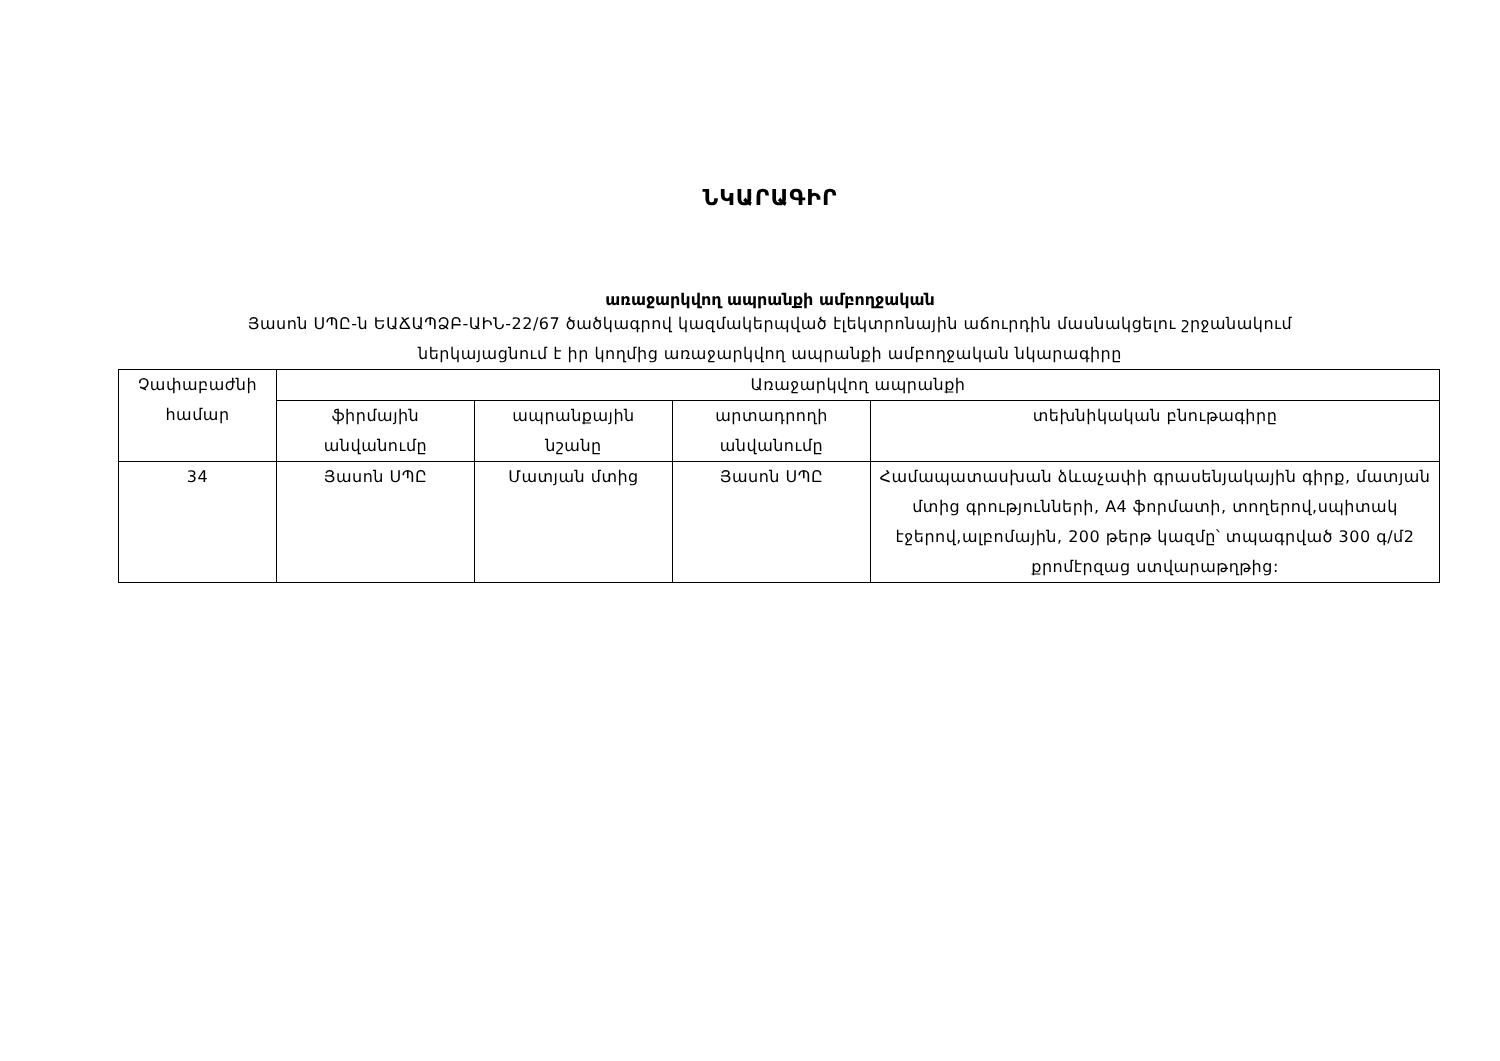ՆԿԱՐԱԳԻՐ
առաջարկվող ապրանքի ամբողջական
Յասոն ՍՊԸ-ն ԵԱՃԱՊՁԲ-ԱԻՆ-22/67 ծածկագրով կազմակերպված էլեկտրոնային աճուրդին մասնակցելու շրջանակում
ներկայացնում է իր կողմից առաջարկվող ապրանքի ամբողջական նկարագիրը
| Չափաբաժնի համար | Առաջարկվող ապրանքի | | | |
| --- | --- | --- | --- | --- |
| | ֆիրմային անվանումը | ապրանքային նշանը | արտադրողի անվանումը | տեխնիկական բնութագիրը |
| 34 | Յասոն ՍՊԸ | Մատյան մտից | Յասոն ՍՊԸ | Համապատասխան ձևաչափի գրասենյակային գիրք, մատյան մտից գրությունների, A4 ֆորմատի, տողերով,սպիտակ էջերով,ալբոմային, 200 թերթ կազմը՝ տպագրված 300 գ/մ2 քրոմէրզաց ստվարաթղթից: |